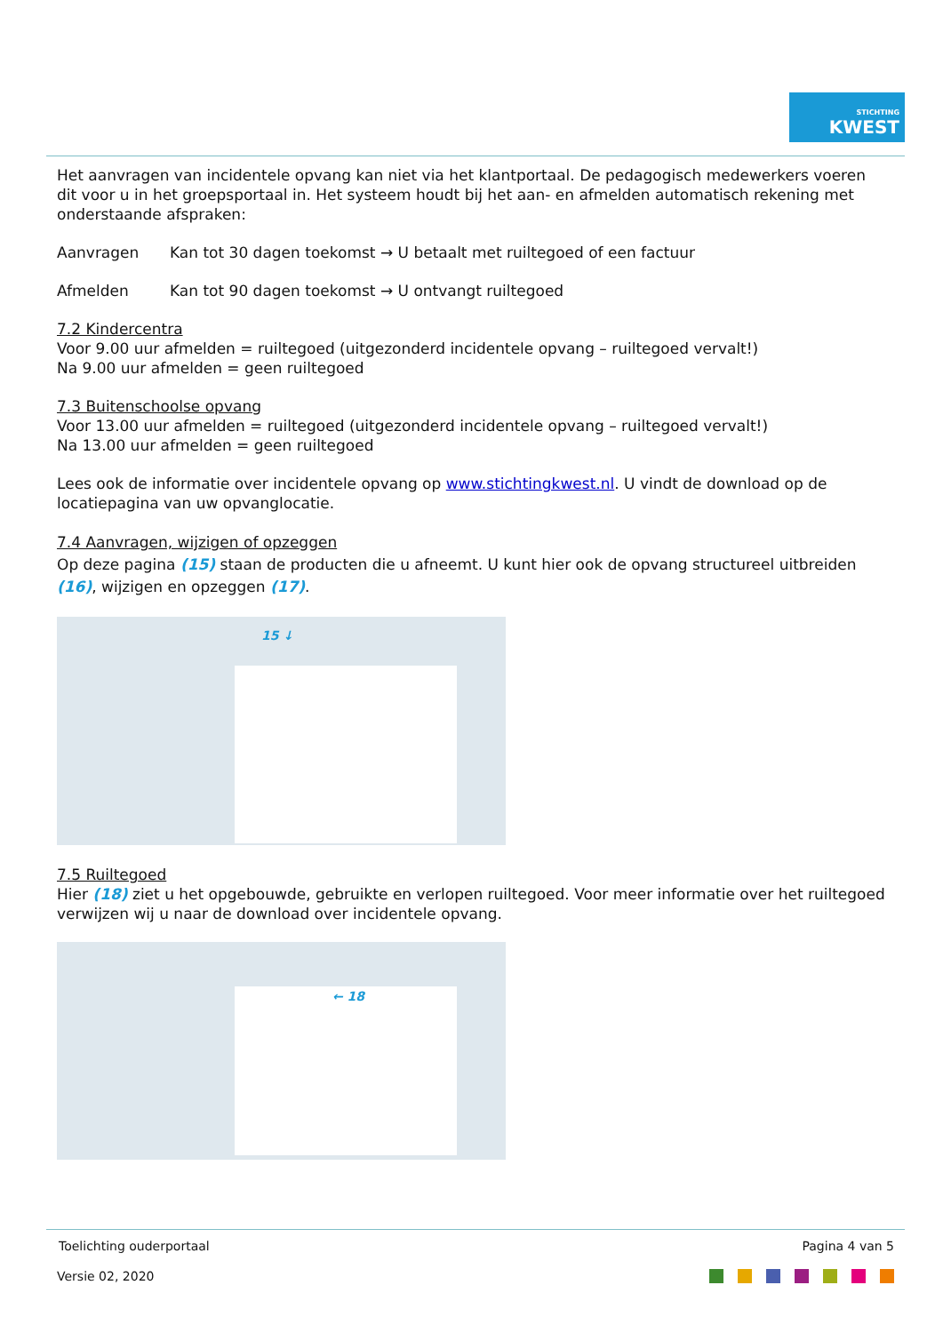STICHTING
KWEST
Het aanvragen van incidentele opvang kan niet via het klantportaal. De pedagogisch medewerkers voeren dit voor u in het groepsportaal in. Het systeem houdt bij het aan- en afmelden automatisch rekening met onderstaande afspraken:
Aanvragen Kan tot 30 dagen toekomst → U betaalt met ruiltegoed of een factuur
Afmelden Kan tot 90 dagen toekomst → U ontvangt ruiltegoed
7.2 Kindercentra
Voor 9.00 uur afmelden = ruiltegoed (uitgezonderd incidentele opvang – ruiltegoed vervalt!)
Na 9.00 uur afmelden = geen ruiltegoed
7.3 Buitenschoolse opvang
Voor 13.00 uur afmelden = ruiltegoed (uitgezonderd incidentele opvang – ruiltegoed vervalt!)
Na 13.00 uur afmelden = geen ruiltegoed
Lees ook de informatie over incidentele opvang op www.stichtingkwest.nl. U vindt de download op de locatiepagina van uw opvanglocatie.
7.4 Aanvragen, wijzigen of opzeggen
Op deze pagina (15) staan de producten die u afneemt. U kunt hier ook de opvang structureel uitbreiden (16), wijzigen en opzeggen (17).
15 ↓
7.5 Ruiltegoed
Hier (18) ziet u het opgebouwde, gebruikte en verlopen ruiltegoed. Voor meer informatie over het ruiltegoed verwijzen wij u naar de download over incidentele opvang.
← 18
Toelichting ouderportaal Pagina 4 van 5
Versie 02, 2020